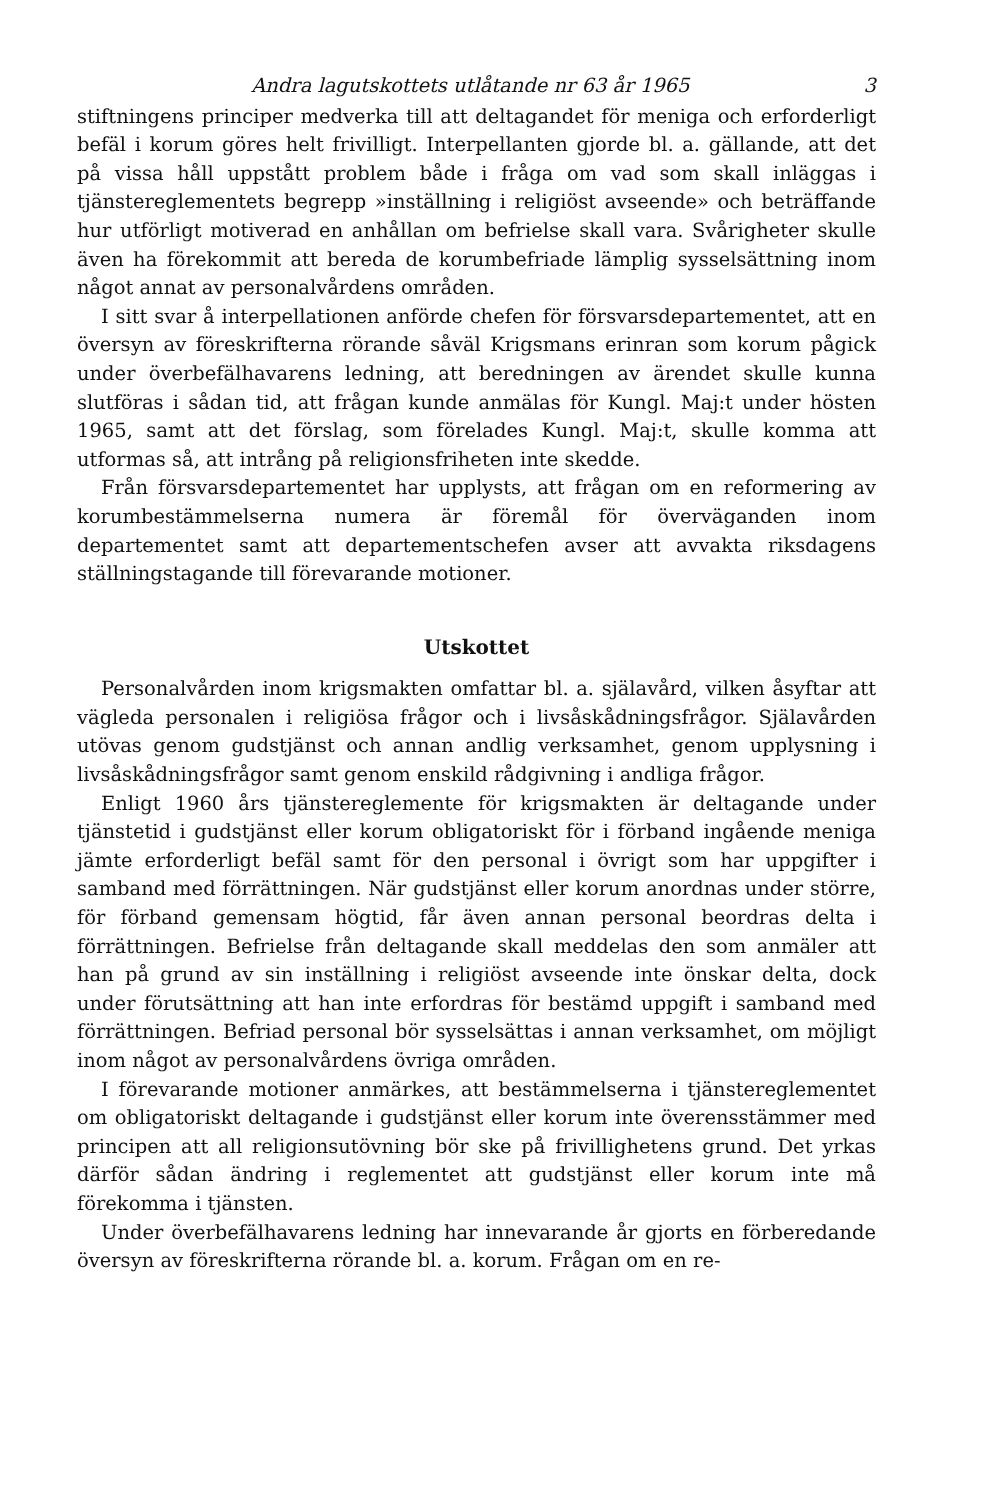Andra lagutskottets utlåtande nr 63 år 1965 3
stiftningens principer medverka till att deltagandet för meniga och erforderligt befäl i korum göres helt frivilligt. Interpellanten gjorde bl. a. gällande, att det på vissa håll uppstått problem både i fråga om vad som skall inläggas i tjänstereglementets begrepp »inställning i religiöst avseende» och beträffande hur utförligt motiverad en anhållan om befrielse skall vara. Svårigheter skulle även ha förekommit att bereda de korumbefriade lämplig sysselsättning inom något annat av personalvårdens områden.
I sitt svar å interpellationen anförde chefen för försvarsdepartementet, att en översyn av föreskrifterna rörande såväl Krigsmans erinran som korum pågick under överbefälhavarens ledning, att beredningen av ärendet skulle kunna slutföras i sådan tid, att frågan kunde anmälas för Kungl. Maj:t under hösten 1965, samt att det förslag, som förelades Kungl. Maj:t, skulle komma att utformas så, att intrång på religionsfriheten inte skedde.
Från försvarsdepartementet har upplysts, att frågan om en reformering av korumbestämmelserna numera är föremål för överväganden inom departementet samt att departementschefen avser att avvakta riksdagens ställningstagande till förevarande motioner.
Utskottet
Personalvården inom krigsmakten omfattar bl. a. själavård, vilken åsyftar att vägleda personalen i religiösa frågor och i livsåskådningsfrågor. Själavården utövas genom gudstjänst och annan andlig verksamhet, genom upplysning i livsåskådningsfrågor samt genom enskild rådgivning i andliga frågor.
Enligt 1960 års tjänstereglemente för krigsmakten är deltagande under tjänstetid i gudstjänst eller korum obligatoriskt för i förband ingående meniga jämte erforderligt befäl samt för den personal i övrigt som har uppgifter i samband med förrättningen. När gudstjänst eller korum anordnas under större, för förband gemensam högtid, får även annan personal beordras delta i förrättningen. Befrielse från deltagande skall meddelas den som anmäler att han på grund av sin inställning i religiöst avseende inte önskar delta, dock under förutsättning att han inte erfordras för bestämd uppgift i samband med förrättningen. Befriad personal bör sysselsättas i annan verksamhet, om möjligt inom något av personalvårdens övriga områden.
I förevarande motioner anmärkes, att bestämmelserna i tjänstereglementet om obligatoriskt deltagande i gudstjänst eller korum inte överensstämmer med principen att all religionsutövning bör ske på frivillighetens grund. Det yrkas därför sådan ändring i reglementet att gudstjänst eller korum inte må förekomma i tjänsten.
Under överbefälhavarens ledning har innevarande år gjorts en förberedande översyn av föreskrifterna rörande bl. a. korum. Frågan om en re-